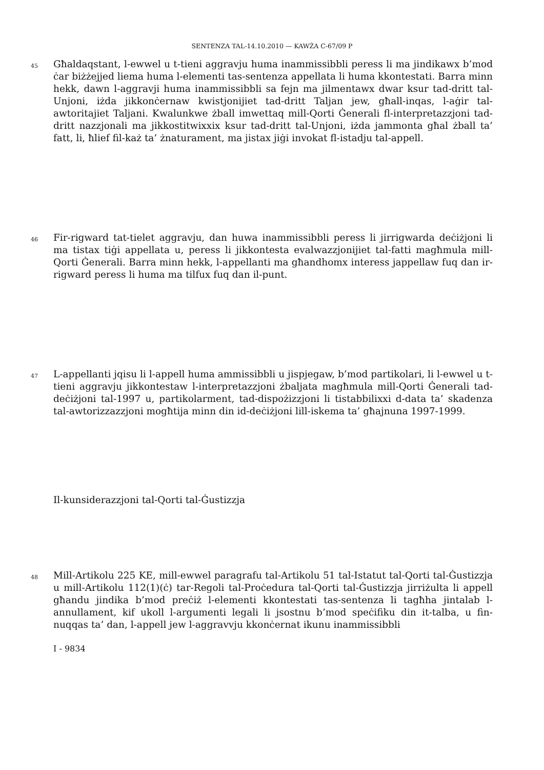SENTENZA TAL-14.10.2010 — KAWŻA C-67/09 P
45
Għaldaqstant, l-ewwel u t-tieni aggravju huma inammissibbli peress li ma jindikawx b’mod ċar biżżejjed liema huma l-elementi tas-sentenza appellata li huma kkontestati. Barra minn hekk, dawn l-aggravji huma inammissibbli sa fejn ma jilmentawx dwar ksur tad-dritt tal-Unjoni, iżda jikkonċernaw kwistjonijiet tad-dritt Taljan jew, għall-inqas, l-aġir tal-awtoritajiet Taljani. Kwalunkwe żball imwettaq mill-Qorti Ġenerali fl-interpretazzjoni tad-dritt nazzjonali ma jikkostitwixxix ksur tad-dritt tal-Unjoni, iżda jammonta għal żball ta’ fatt, li, ħlief fil-każ ta’ żnaturament, ma jistax jiġi invokat fl-istadju tal-appell.
46
Fir-rigward tat-tielet aggravju, dan huwa inammissibbli peress li jirrigwarda deċiżjoni li ma tistax tiġi appellata u, peress li jikkontesta evalwazzjonijiet tal-fatti magħmula mill-Qorti Ġenerali. Barra minn hekk, l-appellanti ma għandhomx interess jappellaw fuq dan ir-rigward peress li huma ma tilfux fuq dan il-punt.
47
L-appellanti jqisu li l-appell huma ammissibbli u jispjegaw, b’mod partikolari, li l-ewwel u t-tieni aggravju jikkontestaw l-interpretazzjoni żbaljata magħmula mill-Qorti Ġenerali tad-deċiżjoni tal-1997 u, partikolarment, tad-dispożizzjoni li tistabbilixxi d-data ta’ skadenza tal-awtorizzazzjoni mogħtija minn din id-deċiżjoni lill-iskema ta’ għajnuna 1997-1999.
Il-kunsiderazzjoni tal-Qorti tal-Ġustizzja
48
Mill-Artikolu 225 KE, mill-ewwel paragrafu tal-Artikolu 51 tal-Istatut tal-Qorti tal-Ġustizzja u mill-Artikolu 112(1)(ċ) tar-Regoli tal-Proċedura tal-Qorti tal-Ġustizzja jirriżulta li appell għandu jindika b’mod preċiż l-elementi kkontestati tas-sentenza li tagħha jintalab l-annullament, kif ukoll l-argumenti legali li jsostnu b’mod speċifiku din it-talba, u fin-nuqqas ta’ dan, l-appell jew l-aggravvju kkonċernat ikunu inammissibbli
I - 9834